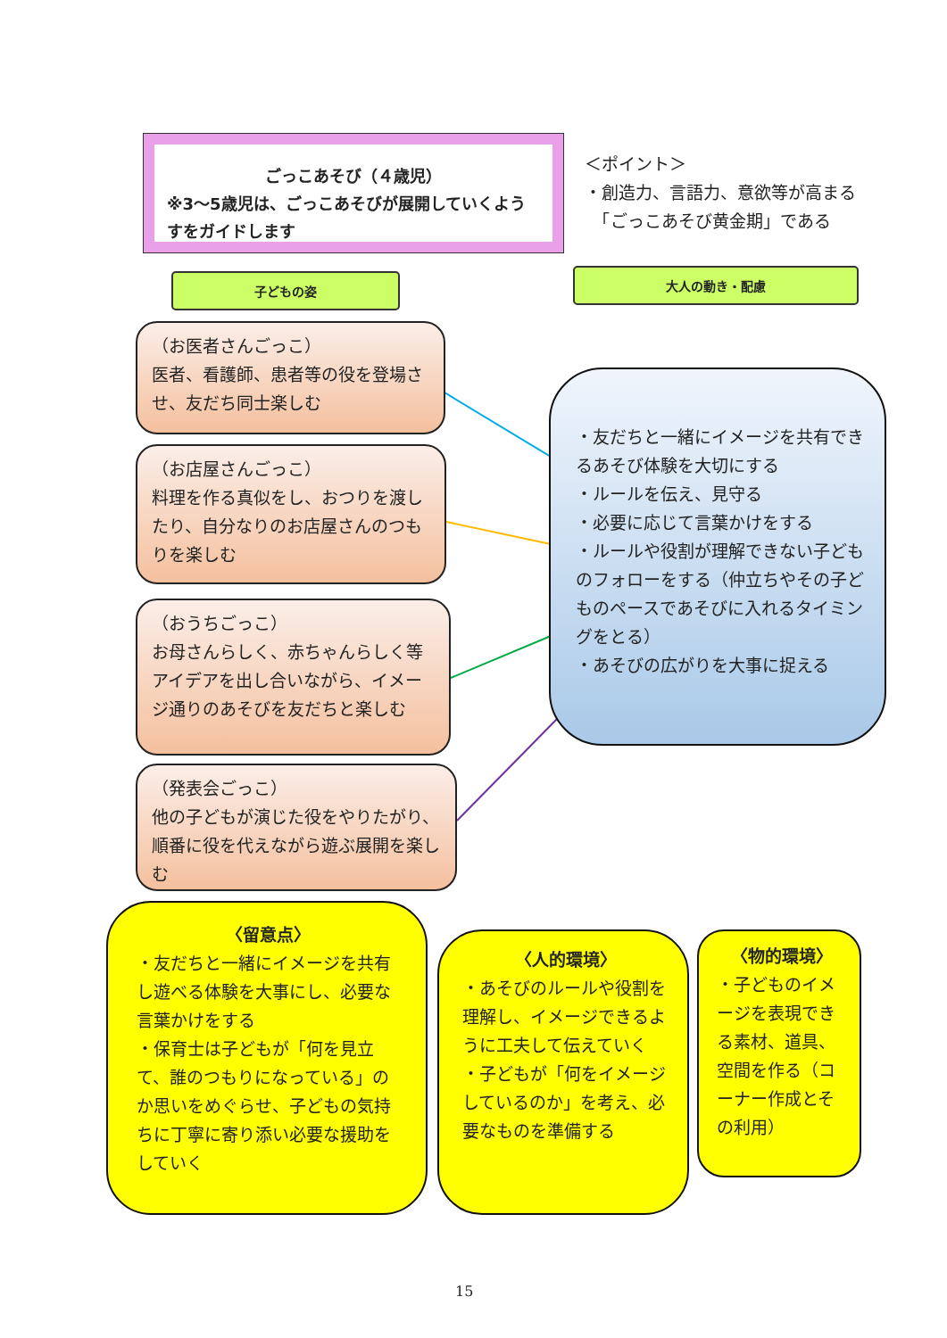ごっこあそび（４歳児）
※3～5歳児は、ごっこあそびが展開していくようすをガイドします
＜ポイント＞
・創造力、言語力、意欲等が高まる
　「ごっこあそび黄金期」である
子どもの姿 大人の動き・配慮
（お医者さんごっこ）
医者、看護師、患者等の役を登場させ、友だち同士楽しむ
（お店屋さんごっこ）
料理を作る真似をし、おつりを渡したり、自分なりのお店屋さんのつもりを楽しむ
（おうちごっこ）
お母さんらしく、赤ちゃんらしく等アイデアを出し合いながら、イメージ通りのあそびを友だちと楽しむ
（発表会ごっこ）
他の子どもが演じた役をやりたがり、順番に役を代えながら遊ぶ展開を楽しむ
・友だちと一緒にイメージを共有できるあそび体験を大切にする
・ルールを伝え、見守る
・必要に応じて言葉かけをする
・ルールや役割が理解できない子どものフォローをする（仲立ちやその子どものペースであそびに入れるタイミングをとる）
・あそびの広がりを大事に捉える
〈留意点〉
・友だちと一緒にイメージを共有し遊べる体験を大事にし、必要な言葉かけをする
・保育士は子どもが「何を見立て、誰のつもりになっている」のか思いをめぐらせ、子どもの気持ちに丁寧に寄り添い必要な援助をしていく
〈人的環境〉
・あそびのルールや役割を理解し、イメージできるように工夫して伝えていく
・子どもが「何をイメージしているのか」を考え、必要なものを準備する
〈物的環境〉
・子どものイメージを表現できる素材、道具、空間を作る（コーナー作成とその利用）
15